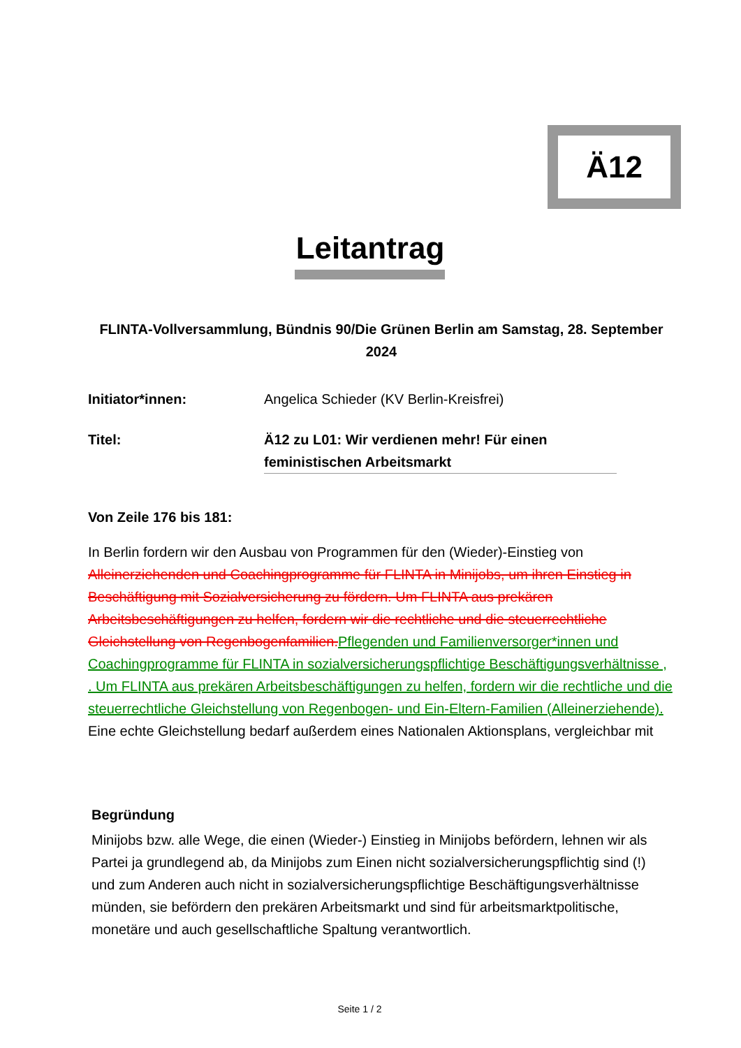Ä12
Leitantrag
FLINTA-Vollversammlung, Bündnis 90/Die Grünen Berlin am Samstag, 28. September 2024
Initiator*innen: Angelica Schieder (KV Berlin-Kreisfrei)
Titel: Ä12 zu L01: Wir verdienen mehr! Für einen feministischen Arbeitsmarkt
Von Zeile 176 bis 181:
In Berlin fordern wir den Ausbau von Programmen für den (Wieder)-Einstieg von Alleinerziehenden und Coachingprogramme für FLINTA in Minijobs, um ihren Einstieg in Beschäftigung mit Sozialversicherung zu fördern. Um FLINTA aus prekären Arbeitsbeschäftigungen zu helfen, fordern wir die rechtliche und die steuerrechtliche Gleichstellung von Regenbogenfamilien. Pflegenden und Familienversorger*innen und Coachingprogramme für FLINTA in sozialversicherungspflichtige Beschäftigungsverhältnisse , . Um FLINTA aus prekären Arbeitsbeschäftigungen zu helfen, fordern wir die rechtliche und die steuerrechtliche Gleichstellung von Regenbogen- und Ein-Eltern-Familien (Alleinerziehende). Eine echte Gleichstellung bedarf außerdem eines Nationalen Aktionsplans, vergleichbar mit
Begründung
Minijobs bzw. alle Wege, die einen (Wieder-) Einstieg in Minijobs befördern, lehnen wir als Partei ja grundlegend ab, da Minijobs zum Einen nicht sozialversicherungspflichtig sind (!) und zum Anderen auch nicht in sozialversicherungspflichtige Beschäftigungsverhältnisse münden, sie befördern den prekären Arbeitsmarkt und sind für arbeitsmarktpolitische, monetäre und auch gesellschaftliche Spaltung verantwortlich.
Seite 1 / 2